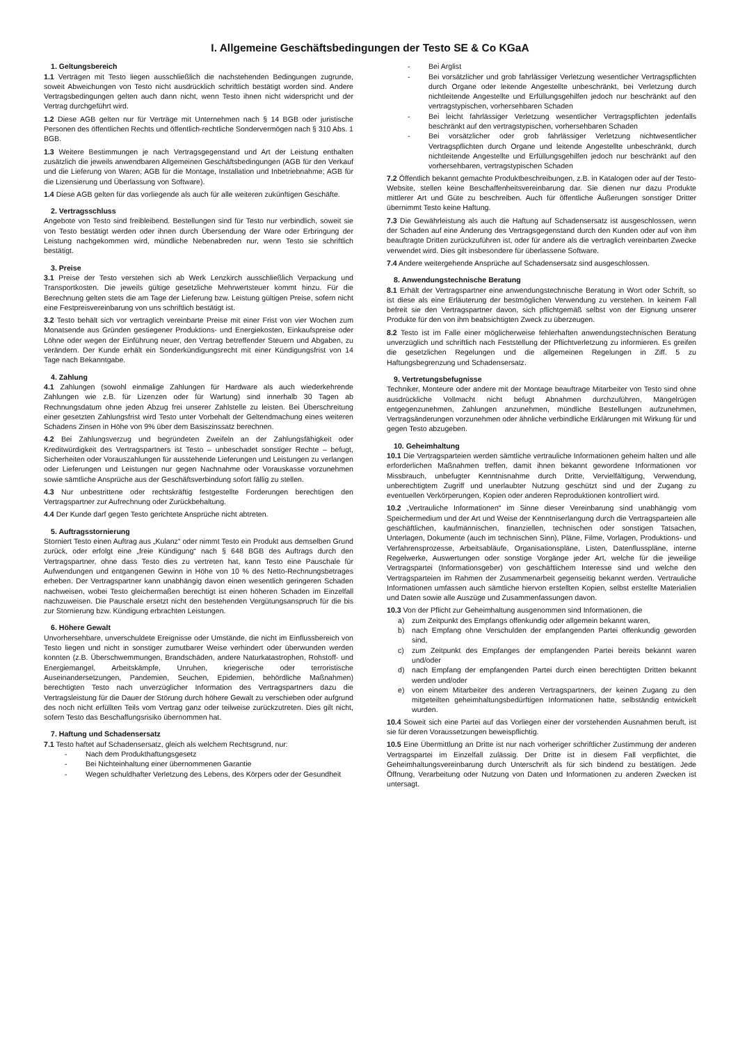I. Allgemeine Geschäftsbedingungen der Testo SE & Co KGaA
1. Geltungsbereich
1.1 Verträgen mit Testo liegen ausschließlich die nachstehenden Bedingungen zugrunde, soweit Abweichungen von Testo nicht ausdrücklich schriftlich bestätigt worden sind. Andere Vertragsbedingungen gelten auch dann nicht, wenn Testo ihnen nicht widerspricht und der Vertrag durchgeführt wird.
1.2 Diese AGB gelten nur für Verträge mit Unternehmen nach § 14 BGB oder juristische Personen des öffentlichen Rechts und öffentlich-rechtliche Sondervermögen nach § 310 Abs. 1 BGB.
1.3 Weitere Bestimmungen je nach Vertragsgegenstand und Art der Leistung enthalten zusätzlich die jeweils anwendbaren Allgemeinen Geschäftsbedingungen (AGB für den Verkauf und die Lieferung von Waren; AGB für die Montage, Installation und Inbetriebnahme; AGB für die Lizensierung und Überlassung von Software).
1.4 Diese AGB gelten für das vorliegende als auch für alle weiteren zukünftigen Geschäfte.
2. Vertragsschluss
Angebote von Testo sind freibleibend. Bestellungen sind für Testo nur verbindlich, soweit sie von Testo bestätigt werden oder ihnen durch Übersendung der Ware oder Erbringung der Leistung nachgekommen wird, mündliche Nebenabreden nur, wenn Testo sie schriftlich bestätigt.
3. Preise
3.1 Preise der Testo verstehen sich ab Werk Lenzkirch ausschließlich Verpackung und Transportkosten. Die jeweils gültige gesetzliche Mehrwertsteuer kommt hinzu. Für die Berechnung gelten stets die am Tage der Lieferung bzw. Leistung gültigen Preise, sofern nicht eine Festpreisvereinbarung von uns schriftlich bestätigt ist.
3.2 Testo behält sich vor vertraglich vereinbarte Preise mit einer Frist von vier Wochen zum Monatsende aus Gründen gestiegener Produktions- und Energiekosten, Einkaufspreise oder Löhne oder wegen der Einführung neuer, den Vertrag betreffender Steuern und Abgaben, zu verändern. Der Kunde erhält ein Sonderkündigungsrecht mit einer Kündigungsfrist von 14 Tage nach Bekanntgabe.
4. Zahlung
4.1 Zahlungen (sowohl einmalige Zahlungen für Hardware als auch wiederkehrende Zahlungen wie z.B. für Lizenzen oder für Wartung) sind innerhalb 30 Tagen ab Rechnungsdatum ohne jeden Abzug frei unserer Zahlstelle zu leisten. Bei Überschreitung einer gesetzten Zahlungsfrist wird Testo unter Vorbehalt der Geltendmachung eines weiteren Schadens Zinsen in Höhe von 9% über dem Basiszinssatz berechnen.
4.2 Bei Zahlungsverzug und begründeten Zweifeln an der Zahlungsfähigkeit oder Kreditwürdigkeit des Vertragspartners ist Testo – unbeschadet sonstiger Rechte – befugt, Sicherheiten oder Vorauszahlungen für ausstehende Lieferungen und Leistungen zu verlangen oder Lieferungen und Leistungen nur gegen Nachnahme oder Vorauskasse vorzunehmen sowie sämtliche Ansprüche aus der Geschäftsverbindung sofort fällig zu stellen.
4.3 Nur unbestrittene oder rechtskräftig festgestellte Forderungen berechtigen den Vertragspartner zur Aufrechnung oder Zurückbehaltung.
4.4 Der Kunde darf gegen Testo gerichtete Ansprüche nicht abtreten.
5. Auftragsstornierung
Storniert Testo einen Auftrag aus „Kulanz“ oder nimmt Testo ein Produkt aus demselben Grund zurück, oder erfolgt eine „freie Kündigung“ nach § 648 BGB des Auftrags durch den Vertragspartner, ohne dass Testo dies zu vertreten hat, kann Testo eine Pauschale für Aufwendungen und entgangenen Gewinn in Höhe von 10 % des Netto-Rechnungsbetrages erheben. Der Vertragspartner kann unabhängig davon einen wesentlich geringeren Schaden nachweisen, wobei Testo gleichermaßen berechtigt ist einen höheren Schaden im Einzelfall nachzuweisen. Die Pauschale ersetzt nicht den bestehenden Vergütungsanspruch für die bis zur Stornierung bzw. Kündigung erbrachten Leistungen.
6. Höhere Gewalt
Unvorhersehbare, unverschuldete Ereignisse oder Umstände, die nicht im Einflussbereich von Testo liegen und nicht in sonstiger zumutbarer Weise verhindert oder überwunden werden konnten (z.B. Überschwemmungen, Brandschäden, andere Naturkatastrophen, Rohstoff- und Energiemangel, Arbeitskämpfe, Unruhen, kriegerische oder terroristische Auseinandersetzungen, Pandemien, Seuchen, Epidemien, behördliche Maßnahmen) berechtigten Testo nach unverzüglicher Information des Vertragspartners dazu die Vertragsleistung für die Dauer der Störung durch höhere Gewalt zu verschieben oder aufgrund des noch nicht erfüllten Teils vom Vertrag ganz oder teilweise zurückzutreten. Dies gilt nicht, sofern Testo das Beschaffungsrisiko übernommen hat.
7. Haftung und Schadensersatz
7.1 Testo haftet auf Schadensersatz, gleich als welchem Rechtsgrund, nur:
- Nach dem Produkthaftungsgesetz
- Bei Nichteinhaltung einer übernommenen Garantie
- Wegen schuldhafter Verletzung des Lebens, des Körpers oder der Gesundheit
- Bei Arglist
- Bei vorsätzlicher und grob fahrlässiger Verletzung wesentlicher Vertragspflichten durch Organe oder leitende Angestellte unbeschränkt, bei Verletzung durch nichtleitende Angestellte und Erfüllungsgehilfen jedoch nur beschränkt auf den vertragstypischen, vorhersehbaren Schaden
- Bei leicht fahrlässiger Verletzung wesentlicher Vertragspflichten jedenfalls beschränkt auf den vertragstypischen, vorhersehbaren Schaden
- Bei vorsätzlicher oder grob fahrlässiger Verletzung nichtwesentlicher Vertragspflichten durch Organe und leitende Angestellte unbeschränkt, durch nichtleitende Angestellte und Erfüllungsgehilfen jedoch nur beschränkt auf den vorhersehbaren, vertragstypischen Schaden
7.2 Öffentlich bekannt gemachte Produktbeschreibungen, z.B. in Katalogen oder auf der Testo-Website, stellen keine Beschaffenheitsvereinbarung dar. Sie dienen nur dazu Produkte mittlerer Art und Güte zu beschreiben. Auch für öffentliche Äußerungen sonstiger Dritter übernimmt Testo keine Haftung.
7.3 Die Gewährleistung als auch die Haftung auf Schadensersatz ist ausgeschlossen, wenn der Schaden auf eine Änderung des Vertragsgegenstand durch den Kunden oder auf von ihm beauftragte Dritten zurückzuführen ist, oder für andere als die vertraglich vereinbarten Zwecke verwendet wird. Dies gilt insbesondere für überlassene Software.
7.4 Andere weitergehende Ansprüche auf Schadensersatz sind ausgeschlossen.
8. Anwendungstechnische Beratung
8.1 Erhält der Vertragspartner eine anwendungstechnische Beratung in Wort oder Schrift, so ist diese als eine Erläuterung der bestmöglichen Verwendung zu verstehen. In keinem Fall befreit sie den Vertragspartner davon, sich pflichtgemäß selbst von der Eignung unserer Produkte für den von ihm beabsichtigten Zweck zu überzeugen.
8.2 Testo ist im Falle einer möglicherweise fehlerhaften anwendungstechnischen Beratung unverzüglich und schriftlich nach Feststellung der Pflichtverletzung zu informieren. Es greifen die gesetzlichen Regelungen und die allgemeinen Regelungen in Ziff. 5 zu Haftungsbegrenzung und Schadensersatz.
9. Vertretungsbefugnisse
Techniker, Monteure oder andere mit der Montage beauftrage Mitarbeiter von Testo sind ohne ausdrückliche Vollmacht nicht befugt Abnahmen durchzuführen, Mängelrügen entgegenzunehmen, Zahlungen anzunehmen, mündliche Bestellungen aufzunehmen, Vertragsänderungen vorzunehmen oder ähnliche verbindliche Erklärungen mit Wirkung für und gegen Testo abzugeben.
10. Geheimhaltung
10.1 Die Vertragsparteien werden sämtliche vertrauliche Informationen geheim halten und alle erforderlichen Maßnahmen treffen, damit ihnen bekannt gewordene Informationen vor Missbrauch, unbefugter Kenntnisnahme durch Dritte, Vervielfältigung, Verwendung, unberechtigtem Zugriff und unerlaubter Nutzung geschützt sind und der Zugang zu eventuellen Verkörperungen, Kopien oder anderen Reproduktionen kontrolliert wird.
10.2 „Vertrauliche Informationen“ im Sinne dieser Vereinbarung sind unabhängig vom Speichermedium und der Art und Weise der Kenntniserlangung durch die Vertragsparteien alle geschäftlichen, kaufmännischen, finanziellen, technischen oder sonstigen Tatsachen, Unterlagen, Dokumente (auch im technischen Sinn), Pläne, Filme, Vorlagen, Produktions- und Verfahrensprozesse, Arbeitsabläufe, Organisationspläne, Listen, Datenflusspläne, interne Regelwerke, Auswertungen oder sonstige Vorgänge jeder Art, welche für die jeweilige Vertragspartei (Informationsgeber) von geschäftlichem Interesse sind und welche den Vertragsparteien im Rahmen der Zusammenarbeit gegenseitig bekannt werden. Vertrauliche Informationen umfassen auch sämtliche hiervon erstellten Kopien, selbst erstellte Materialien und Daten sowie alle Auszüge und Zusammenfassungen davon.
10.3 Von der Pflicht zur Geheimhaltung ausgenommen sind Informationen, die
a) zum Zeitpunkt des Empfangs offenkundig oder allgemein bekannt waren,
b) nach Empfang ohne Verschulden der empfangenden Partei offenkundig geworden sind,
c) zum Zeitpunkt des Empfanges der empfangenden Partei bereits bekannt waren und/oder
d) nach Empfang der empfangenden Partei durch einen berechtigten Dritten bekannt werden und/oder
e) von einem Mitarbeiter des anderen Vertragspartners, der keinen Zugang zu den mitgeteilten geheimhaltungsbedürftigen Informationen hatte, selbständig entwickelt wurden.
10.4 Soweit sich eine Partei auf das Vorliegen einer der vorstehenden Ausnahmen beruft, ist sie für deren Voraussetzungen beweispflichtig.
10.5 Eine Übermittlung an Dritte ist nur nach vorheriger schriftlicher Zustimmung der anderen Vertragspartei im Einzelfall zulässig. Der Dritte ist in diesem Fall verpflichtet, die Geheimhaltungsvereinbarung durch Unterschrift als für sich bindend zu bestätigen. Jede Öffnung, Verarbeitung oder Nutzung von Daten und Informationen zu anderen Zwecken ist untersagt.